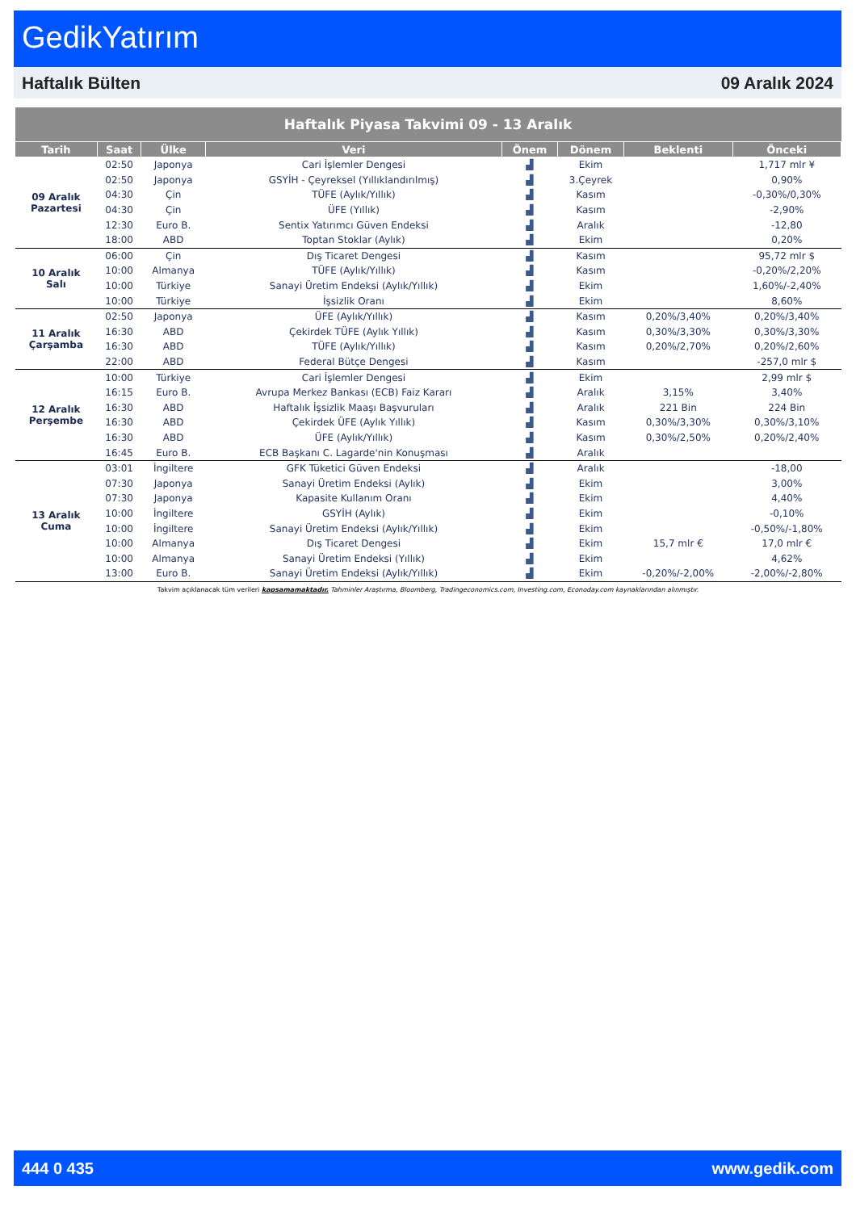GedikYatırım
Haftalık Bülten 09 Aralık 2024
| Haftalık Piyasa Takvimi 09 - 13 Aralık | | | | | | | |
| --- | --- | --- | --- | --- | --- | --- | --- |
| Tarih | Saat | Ülke | Veri | Önem | Dönem | Beklenti | Önceki |
| 09 Aralık Pazartesi | 02:50 | Japonya | Cari İşlemler Dengesi | ▟ | Ekim | | 1,717 mlr ¥ |
| | 02:50 | Japonya | GSYİH - Çeyreksel (Yıllıklandırılmış) | ▟ | 3.Çeyrek | | 0,90% |
| | 04:30 | Çin | TÜFE (Aylık/Yıllık) | ▟ | Kasım | | -0,30%/0,30% |
| | 04:30 | Çin | ÜFE (Yıllık) | ▟ | Kasım | | -2,90% |
| | 12:30 | Euro B. | Sentix Yatırımcı Güven Endeksi | ▟ | Aralık | | -12,80 |
| | 18:00 | ABD | Toptan Stoklar (Aylık) | ▟ | Ekim | | 0,20% |
| 10 Aralık Salı | 06:00 | Çin | Dış Ticaret Dengesi | ▟ | Kasım | | 95,72 mlr $ |
| | 10:00 | Almanya | TÜFE (Aylık/Yıllık) | ▟ | Kasım | | -0,20%/2,20% |
| | 10:00 | Türkiye | Sanayi Üretim Endeksi (Aylık/Yıllık) | ▟ | Ekim | | 1,60%/-2,40% |
| | 10:00 | Türkiye | İşsizlik Oranı | ▟ | Ekim | | 8,60% |
| 11 Aralık Çarşamba | 02:50 | Japonya | ÜFE (Aylık/Yıllık) | ▟ | Kasım | 0,20%/3,40% | 0,20%/3,40% |
| | 16:30 | ABD | Çekirdek TÜFE (Aylık Yıllık) | ▟ | Kasım | 0,30%/3,30% | 0,30%/3,30% |
| | 16:30 | ABD | TÜFE (Aylık/Yıllık) | ▟ | Kasım | 0,20%/2,70% | 0,20%/2,60% |
| | 22:00 | ABD | Federal Bütçe Dengesi | ▟ | Kasım | | -257,0 mlr $ |
| 12 Aralık Perşembe | 10:00 | Türkiye | Cari İşlemler Dengesi | ▟ | Ekim | | 2,99 mlr $ |
| | 16:15 | Euro B. | Avrupa Merkez Bankası (ECB) Faiz Kararı | ▟ | Aralık | 3,15% | 3,40% |
| | 16:30 | ABD | Haftalık İşsizlik Maaşı Başvuruları | ▟ | Aralık | 221 Bin | 224 Bin |
| | 16:30 | ABD | Çekirdek ÜFE (Aylık Yıllık) | ▟ | Kasım | 0,30%/3,30% | 0,30%/3,10% |
| | 16:30 | ABD | ÜFE (Aylık/Yıllık) | ▟ | Kasım | 0,30%/2,50% | 0,20%/2,40% |
| | 16:45 | Euro B. | ECB Başkanı C. Lagarde'nin Konuşması | ▟ | Aralık | | |
| 13 Aralık Cuma | 03:01 | İngiltere | GFK Tüketici Güven Endeksi | ▟ | Aralık | | -18,00 |
| | 07:30 | Japonya | Sanayi Üretim Endeksi (Aylık) | ▟ | Ekim | | 3,00% |
| | 07:30 | Japonya | Kapasite Kullanım Oranı | ▟ | Ekim | | 4,40% |
| | 10:00 | İngiltere | GSYİH (Aylık) | ▟ | Ekim | | -0,10% |
| | 10:00 | İngiltere | Sanayi Üretim Endeksi (Aylık/Yıllık) | ▟ | Ekim | | -0,50%/-1,80% |
| | 10:00 | Almanya | Dış Ticaret Dengesi | ▟ | Ekim | 15,7 mlr € | 17,0 mlr € |
| | 10:00 | Almanya | Sanayi Üretim Endeksi (Yıllık) | ▟ | Ekim | | 4,62% |
| | 13:00 | Euro B. | Sanayi Üretim Endeksi (Aylık/Yıllık) | ▟ | Ekim | -0,20%/-2,00% | -2,00%/-2,80% |
Takvim açıklanacak tüm verileri kapsamamaktadır. Tahminler Araştırma, Bloomberg, Tradingeconomics.com, Investing.com, Econoday.com kaynaklarından alınmıştır.
444 0 435 www.gedik.com